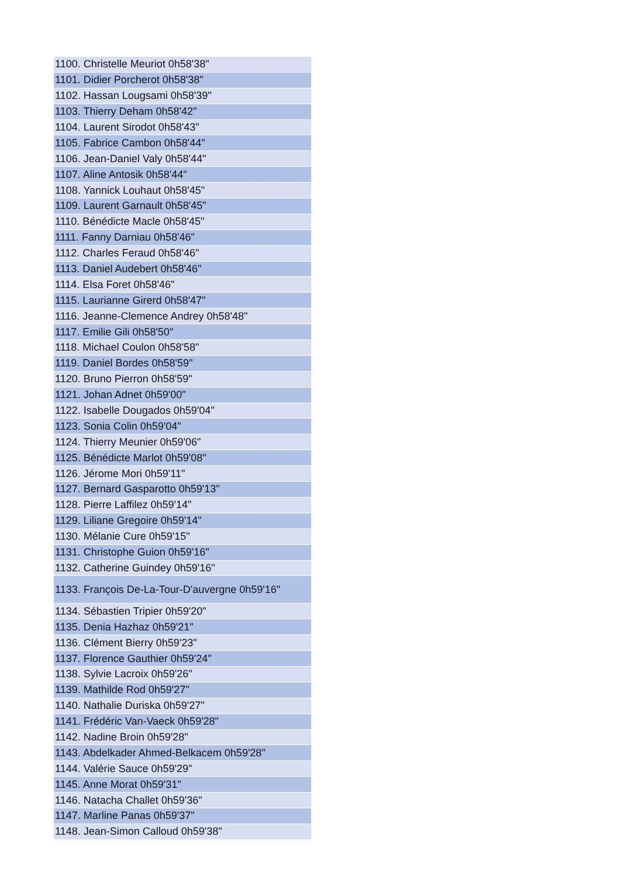| 1100. Christelle Meuriot 0h58'38" |
| 1101. Didier Porcherot 0h58'38" |
| 1102. Hassan Lougsami 0h58'39" |
| 1103. Thierry Deham 0h58'42" |
| 1104. Laurent Sirodot 0h58'43" |
| 1105. Fabrice Cambon 0h58'44" |
| 1106. Jean-Daniel Valy 0h58'44" |
| 1107. Aline Antosik 0h58'44" |
| 1108. Yannick Louhaut 0h58'45" |
| 1109. Laurent Garnault 0h58'45" |
| 1110. Bénédicte Macle 0h58'45" |
| 1111. Fanny Darniau 0h58'46" |
| 1112. Charles Feraud 0h58'46" |
| 1113. Daniel Audebert 0h58'46" |
| 1114. Elsa Foret 0h58'46" |
| 1115. Laurianne Girerd 0h58'47" |
| 1116. Jeanne-Clemence Andrey 0h58'48" |
| 1117. Emilie Gili 0h58'50" |
| 1118. Michael Coulon 0h58'58" |
| 1119. Daniel Bordes 0h58'59" |
| 1120. Bruno Pierron 0h58'59" |
| 1121. Johan Adnet 0h59'00" |
| 1122. Isabelle Dougados 0h59'04" |
| 1123. Sonia Colin 0h59'04" |
| 1124. Thierry Meunier 0h59'06" |
| 1125. Bénédicte Marlot 0h59'08" |
| 1126. Jérome Mori 0h59'11" |
| 1127. Bernard Gasparotto 0h59'13" |
| 1128. Pierre Laffilez 0h59'14" |
| 1129. Liliane Gregoire 0h59'14" |
| 1130. Mélanie Cure 0h59'15" |
| 1131. Christophe Guion 0h59'16" |
| 1132. Catherine Guindey 0h59'16" |
| 1133. François De-La-Tour-D'auvergne 0h59'16" |
| 1134. Sébastien Tripier 0h59'20" |
| 1135. Denia Hazhaz 0h59'21" |
| 1136. Clément Bierry 0h59'23" |
| 1137. Florence Gauthier 0h59'24" |
| 1138. Sylvie Lacroix 0h59'26" |
| 1139. Mathilde Rod 0h59'27" |
| 1140. Nathalie Duriska 0h59'27" |
| 1141. Frédéric Van-Vaeck 0h59'28" |
| 1142. Nadine Broin 0h59'28" |
| 1143. Abdelkader Ahmed-Belkacem 0h59'28" |
| 1144. Valérie Sauce 0h59'29" |
| 1145. Anne Morat 0h59'31" |
| 1146. Natacha Challet 0h59'36" |
| 1147. Marline Panas 0h59'37" |
| 1148. Jean-Simon Calloud 0h59'38" |